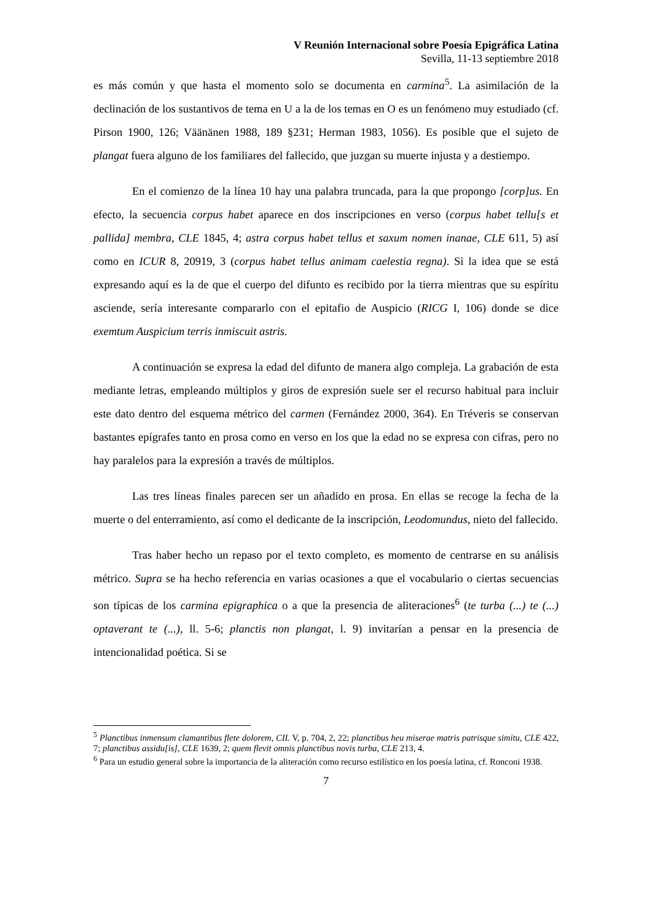V Reunión Internacional sobre Poesía Epigráfica Latina
Sevilla, 11-13 septiembre 2018
es más común y que hasta el momento solo se documenta en carmina<sup>5</sup>. La asimilación de la declinación de los sustantivos de tema en U a la de los temas en O es un fenómeno muy estudiado (cf. Pirson 1900, 126; Väänänen 1988, 189 §231; Herman 1983, 1056). Es posible que el sujeto de plangat fuera alguno de los familiares del fallecido, que juzgan su muerte injusta y a destiempo.
En el comienzo de la línea 10 hay una palabra truncada, para la que propongo [corp]us. En efecto, la secuencia corpus habet aparece en dos inscripciones en verso (corpus habet tellu[s et pallida] membra, CLE 1845, 4; astra corpus habet tellus et saxum nomen inanae, CLE 611, 5) así como en ICUR 8, 20919, 3 (corpus habet tellus animam caelestia regna). Si la idea que se está expresando aquí es la de que el cuerpo del difunto es recibido por la tierra mientras que su espíritu asciende, sería interesante compararlo con el epitafio de Auspicio (RICG I, 106) donde se dice exemtum Auspicium terris inmiscuit astris.
A continuación se expresa la edad del difunto de manera algo compleja. La grabación de esta mediante letras, empleando múltiplos y giros de expresión suele ser el recurso habitual para incluir este dato dentro del esquema métrico del carmen (Fernández 2000, 364). En Tréveris se conservan bastantes epígrafes tanto en prosa como en verso en los que la edad no se expresa con cifras, pero no hay paralelos para la expresión a través de múltiplos.
Las tres líneas finales parecen ser un añadido en prosa. En ellas se recoge la fecha de la muerte o del enterramiento, así como el dedicante de la inscripción, Leodomundus, nieto del fallecido.
Tras haber hecho un repaso por el texto completo, es momento de centrarse en su análisis métrico. Supra se ha hecho referencia en varias ocasiones a que el vocabulario o ciertas secuencias son típicas de los carmina epigraphica o a que la presencia de aliteraciones<sup>6</sup> (te turba (...) te (...) optaverant te (...), ll. 5-6; planctis non plangat, l. 9) invitarían a pensar en la presencia de intencionalidad poética. Si se
<sup>5</sup> Planctibus inmensum clamantibus flete dolorem, CIL V, p. 704, 2, 22; planctibus heu miserae matris patrisque simitu, CLE 422, 7; planctibus assidu[is], CLE 1639, 2; quem flevit omnis planctibus novis turba, CLE 213, 4.
<sup>6</sup> Para un estudio general sobre la importancia de la aliteración como recurso estilístico en los poesía latina, cf. Ronconi 1938.
7